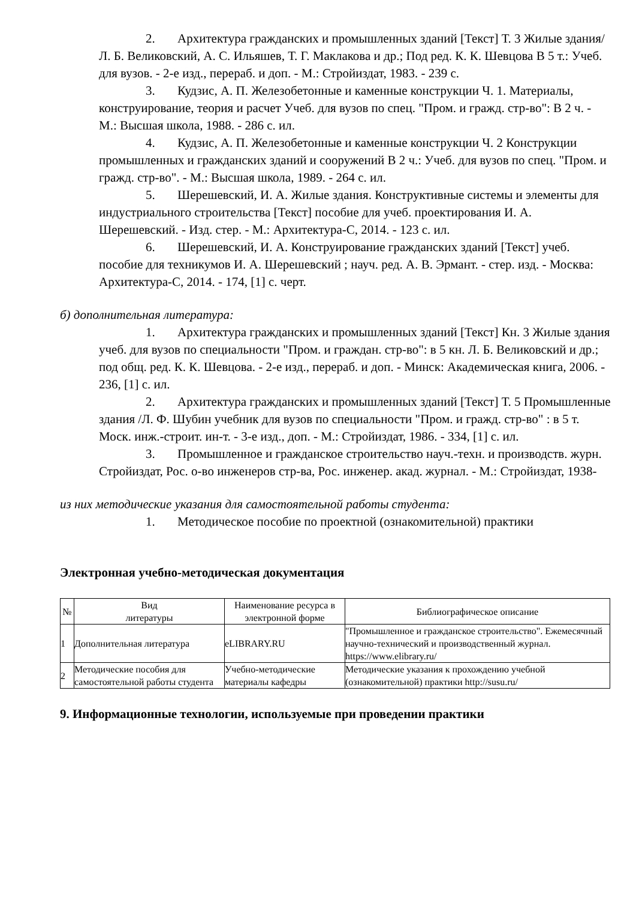2. Архитектура гражданских и промышленных зданий [Текст] Т. 3 Жилые здания/Л. Б. Великовский, А. С. Ильяшев, Т. Г. Маклакова и др.; Под ред. К. К. Шевцова В 5 т.: Учеб. для вузов. - 2-е изд., перераб. и доп. - М.: Стройиздат, 1983. - 239 с.
3. Кудзис, А. П. Железобетонные и каменные конструкции Ч. 1. Материалы, конструирование, теория и расчет Учеб. для вузов по спец. "Пром. и гражд. стр-во": В 2 ч. - М.: Высшая школа, 1988. - 286 с. ил.
4. Кудзис, А. П. Железобетонные и каменные конструкции Ч. 2 Конструкции промышленных и гражданских зданий и сооружений В 2 ч.: Учеб. для вузов по спец. "Пром. и гражд. стр-во". - М.: Высшая школа, 1989. - 264 с. ил.
5. Шерешевский, И. А. Жилые здания. Конструктивные системы и элементы для индустриального строительства [Текст] пособие для учеб. проектирования И. А. Шерешевский. - Изд. стер. - М.: Архитектура-С, 2014. - 123 с. ил.
6. Шерешевский, И. А. Конструирование гражданских зданий [Текст] учеб. пособие для техникумов И. А. Шерешевский ; науч. ред. А. В. Эрмант. - стер. изд. - Москва: Архитектура-С, 2014. - 174, [1] с. черт.
б) дополнительная литература:
1. Архитектура гражданских и промышленных зданий [Текст] Кн. 3 Жилые здания учеб. для вузов по специальности "Пром. и граждан. стр-во": в 5 кн. Л. Б. Великовский и др.; под общ. ред. К. К. Шевцова. - 2-е изд., перераб. и доп. - Минск: Академическая книга, 2006. - 236, [1] с. ил.
2. Архитектура гражданских и промышленных зданий [Текст] Т. 5 Промышленные здания /Л. Ф. Шубин учебник для вузов по специальности "Пром. и гражд. стр-во" : в 5 т. Моск. инж.-строит. ин-т. - 3-е изд., доп. - М.: Стройиздат, 1986. - 334, [1] с. ил.
3. Промышленное и гражданское строительство науч.-техн. и производств. журн. Стройиздат, Рос. о-во инженеров стр-ва, Рос. инженер. акад. журнал. - М.: Стройиздат, 1938-
из них методические указания для самостоятельной работы студента:
1. Методическое пособие по проектной (ознакомительной) практики
Электронная учебно-методическая документация
| № | Вид литературы | Наименование ресурса в электронной форме | Библиографическое описание |
| --- | --- | --- | --- |
| 1 | Дополнительная литература | eLIBRARY.RU | "Промышленное и гражданское строительство". Ежемесячный научно-технический и производственный журнал. https://www.elibrary.ru/ |
| 2 | Методические пособия для самостоятельной работы студента | Учебно-методические материалы кафедры | Методические указания к прохождению учебной (ознакомительной) практики http://susu.ru/ |
9. Информационные технологии, используемые при проведении практики